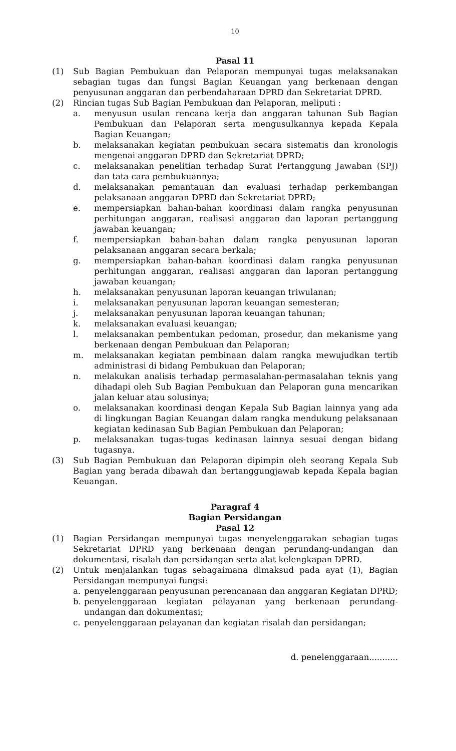10
Pasal 11
(1) Sub Bagian Pembukuan dan Pelaporan mempunyai tugas melaksanakan sebagian tugas dan fungsi Bagian Keuangan yang berkenaan dengan penyusunan anggaran dan perbendaharaan DPRD dan Sekretariat DPRD.
(2) Rincian tugas Sub Bagian Pembukuan dan Pelaporan, meliputi :
a. menyusun usulan rencana kerja dan anggaran tahunan Sub Bagian Pembukuan dan Pelaporan serta mengusulkannya kepada Kepala Bagian Keuangan;
b. melaksanakan kegiatan pembukuan secara sistematis dan kronologis mengenai anggaran DPRD dan Sekretariat DPRD;
c. melaksanakan penelitian terhadap Surat Pertanggung Jawaban (SPJ) dan tata cara pembukuannya;
d. melaksanakan pemantauan dan evaluasi terhadap perkembangan pelaksanaan anggaran DPRD dan Sekretariat DPRD;
e. mempersiapkan bahan-bahan koordinasi dalam rangka penyusunan perhitungan anggaran, realisasi anggaran dan laporan pertanggung jawaban keuangan;
f. mempersiapkan bahan-bahan dalam rangka penyusunan laporan pelaksanaan anggaran secara berkala;
g. mempersiapkan bahan-bahan koordinasi dalam rangka penyusunan perhitungan anggaran, realisasi anggaran dan laporan pertanggung jawaban keuangan;
h. melaksanakan penyusunan laporan keuangan triwulanan;
i. melaksanakan penyusunan laporan keuangan semesteran;
j. melaksanakan penyusunan laporan keuangan tahunan;
k. melaksanakan evaluasi keuangan;
l. melaksanakan pembentukan pedoman, prosedur, dan mekanisme yang berkenaan dengan Pembukuan dan Pelaporan;
m. melaksanakan kegiatan pembinaan dalam rangka mewujudkan tertib administrasi di bidang Pembukuan dan Pelaporan;
n. melakukan analisis terhadap permasalahan-permasalahan teknis yang dihadapi oleh Sub Bagian Pembukuan dan Pelaporan guna mencarikan jalan keluar atau solusinya;
o. melaksanakan koordinasi dengan Kepala Sub Bagian lainnya yang ada di lingkungan Bagian Keuangan dalam rangka mendukung pelaksanaan kegiatan kedinasan Sub Bagian Pembukuan dan Pelaporan;
p. melaksanakan tugas-tugas kedinasan lainnya sesuai dengan bidang tugasnya.
(3) Sub Bagian Pembukuan dan Pelaporan dipimpin oleh seorang Kepala Sub Bagian yang berada dibawah dan bertanggungjawab kepada Kepala bagian Keuangan.
Paragraf 4
Bagian Persidangan
Pasal 12
(1) Bagian Persidangan mempunyai tugas menyelenggarakan sebagian tugas Sekretariat DPRD yang berkenaan dengan perundang-undangan dan dokumentasi, risalah dan persidangan serta alat kelengkapan DPRD.
(2) Untuk menjalankan tugas sebagaimana dimaksud pada ayat (1), Bagian Persidangan mempunyai fungsi:
a. penyelenggaraan penyusunan perencanaan dan anggaran Kegiatan DPRD;
b. penyelenggaraan kegiatan pelayanan yang berkenaan perundang-undangan dan dokumentasi;
c. penyelenggaraan pelayanan dan kegiatan risalah dan persidangan;
d. penelenggaraan...........